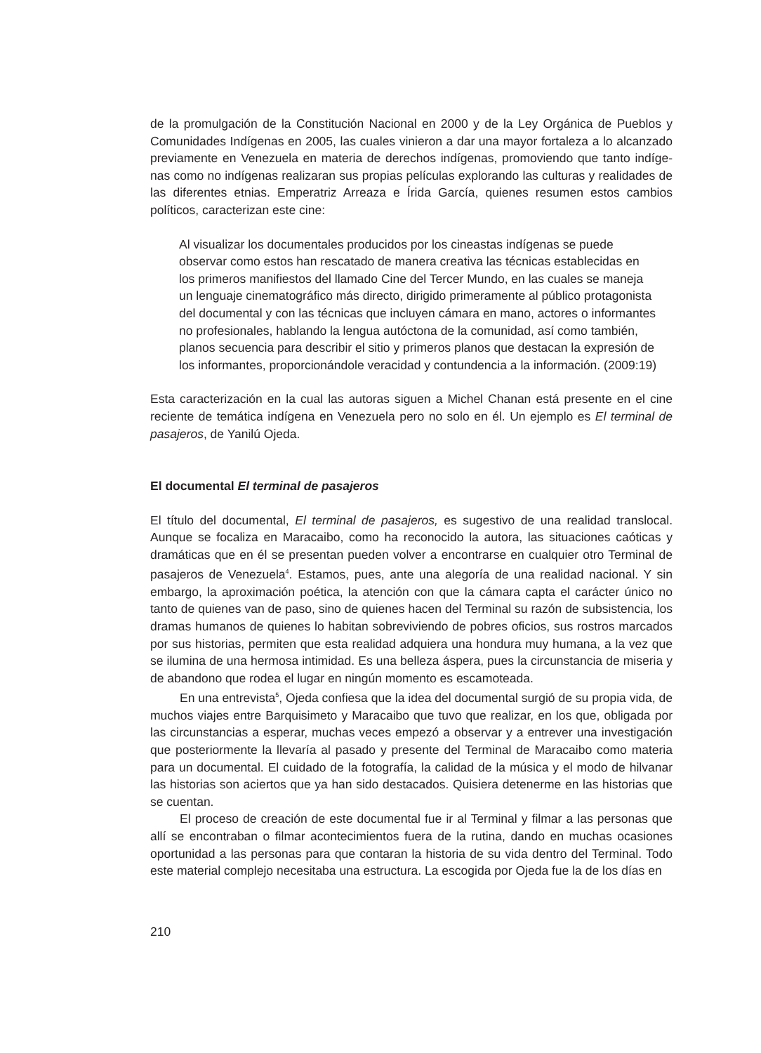de la promulgación de la Constitución Nacional en 2000 y de la Ley Orgánica de Pueblos y Comunidades Indígenas en 2005, las cuales vinieron a dar una mayor fortaleza a lo alcanzado previamente en Venezuela en materia de derechos indígenas, promoviendo que tanto indíge­nas como no indígenas realizaran sus propias películas explorando las culturas y realidades de las diferentes etnias. Emperatriz Arreaza e Írida García, quienes resumen estos cambios políticos, caracterizan este cine:
Al visualizar los documentales producidos por los cineastas indígenas se puede observar como estos han rescatado de manera creativa las técnicas establecidas en los primeros manifiestos del llamado Cine del Tercer Mundo, en las cuales se maneja un lenguaje cinematográfico más directo, dirigido primeramente al público protagonista del documental y con las técnicas que incluyen cámara en mano, actores o informantes no profesionales, hablando la lengua autóctona de la comunidad, así como también, planos secuencia para describir el sitio y primeros planos que destacan la expresión de los informantes, proporcionándole veracidad y contundencia a la información. (2009:19)
Esta caracterización en la cual las autoras siguen a Michel Chanan está presente en el cine reciente de temática indígena en Venezuela pero no solo en él. Un ejemplo es El terminal de pasajeros, de Yanilú Ojeda.
El documental El terminal de pasajeros
El título del documental, El terminal de pasajeros, es sugestivo de una realidad translocal. Aunque se focaliza en Maracaibo, como ha reconocido la autora, las situaciones caóticas y dramáticas que en él se presentan pueden volver a encontrarse en cualquier otro Terminal de pasajeros de Venezuela<sup>4</sup>. Estamos, pues, ante una alegoría de una realidad nacional. Y sin embargo, la aproximación poética, la atención con que la cámara capta el carácter único no tanto de quienes van de paso, sino de quienes hacen del Terminal su razón de subsistencia, los dramas humanos de quienes lo habitan sobreviviendo de pobres oficios, sus rostros mar­cados por sus historias, permiten que esta realidad adquiera una hondura muy humana, a la vez que se ilumina de una hermosa intimidad. Es una belleza áspera, pues la circunstancia de miseria y de abandono que rodea el lugar en ningún momento es escamoteada.
En una entrevista<sup>5</sup>, Ojeda confiesa que la idea del documental surgió de su propia vida, de muchos viajes entre Barquisimeto y Maracaibo que tuvo que realizar, en los que, obligada por las circunstancias a esperar, muchas veces empezó a observar y a entrever una investi­gación que posteriormente la llevaría al pasado y presente del Terminal de Maracaibo como materia para un documental. El cuidado de la fotografía, la calidad de la música y el modo de hilvanar las historias son aciertos que ya han sido destacados. Quisiera detenerme en las historias que se cuentan.
El proceso de creación de este documental fue ir al Terminal y filmar a las personas que allí se encontraban o filmar acontecimientos fuera de la rutina, dando en muchas ocasiones oportunidad a las personas para que contaran la historia de su vida dentro del Terminal. Todo este material complejo necesitaba una estructura. La escogida por Ojeda fue la de los días en
210